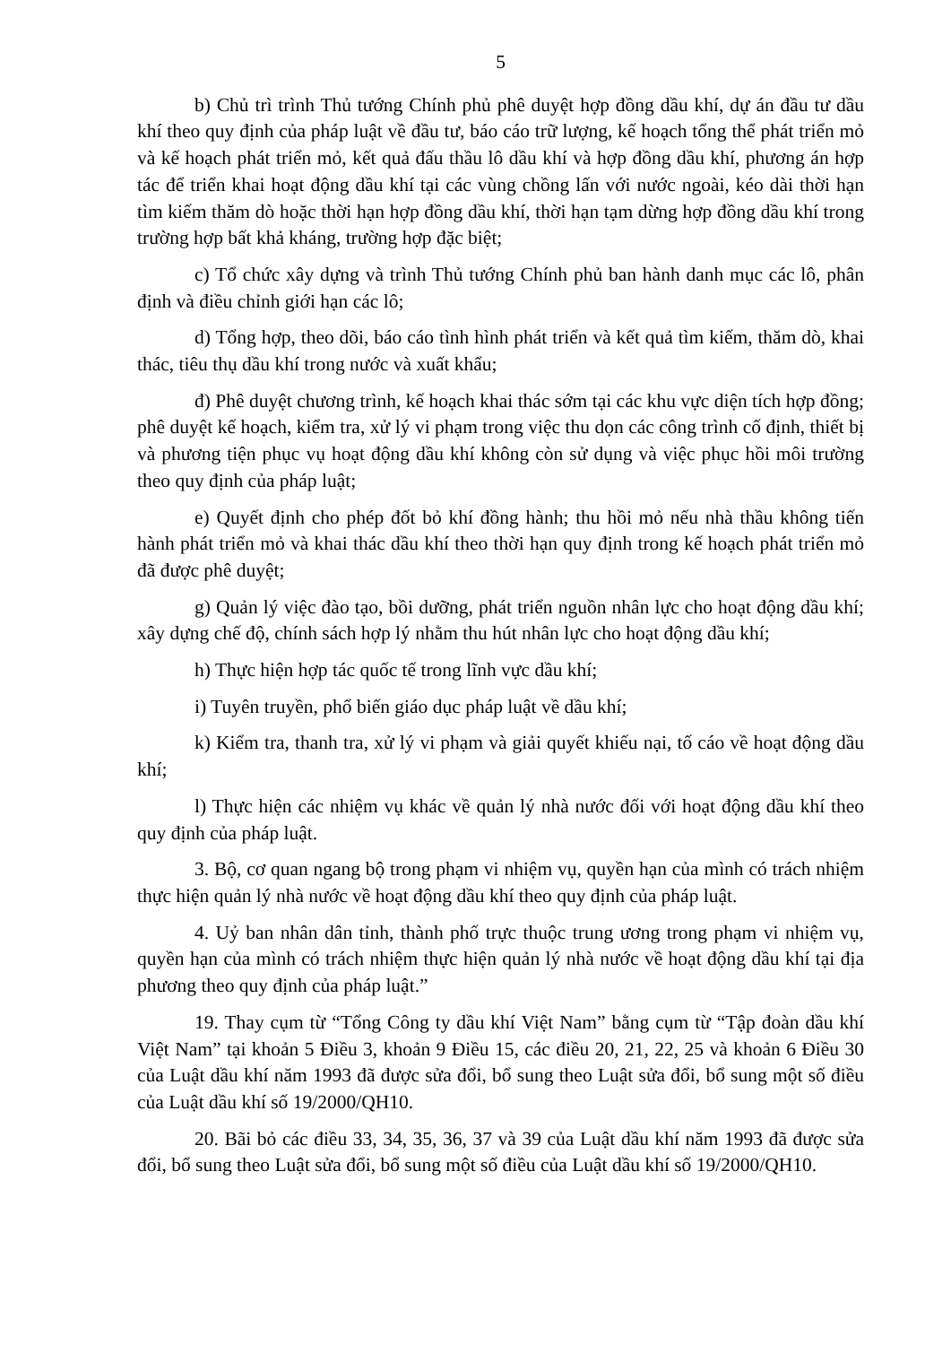5
b) Chủ trì trình Thủ tướng Chính phủ phê duyệt hợp đồng dầu khí, dự án đầu tư dầu khí theo quy định của pháp luật về đầu tư, báo cáo trữ lượng, kế hoạch tổng thể phát triển mỏ và kế hoạch phát triển mỏ, kết quả đấu thầu lô dầu khí và hợp đồng dầu khí, phương án hợp tác để triển khai hoạt động dầu khí tại các vùng chồng lấn với nước ngoài, kéo dài thời hạn tìm kiếm thăm dò hoặc thời hạn hợp đồng dầu khí, thời hạn tạm dừng hợp đồng dầu khí trong trường hợp bất khả kháng, trường hợp đặc biệt;
c) Tổ chức xây dựng và trình Thủ tướng Chính phủ ban hành danh mục các lô, phân định và điều chỉnh giới hạn các lô;
d) Tổng hợp, theo dõi, báo cáo tình hình phát triển và kết quả tìm kiếm, thăm dò, khai thác, tiêu thụ dầu khí trong nước và xuất khẩu;
đ) Phê duyệt chương trình, kế hoạch khai thác sớm tại các khu vực diện tích hợp đồng; phê duyệt kế hoạch, kiểm tra, xử lý vi phạm trong việc thu dọn các công trình cố định, thiết bị và phương tiện phục vụ hoạt động dầu khí không còn sử dụng và việc phục hồi môi trường theo quy định của pháp luật;
e) Quyết định cho phép đốt bỏ khí đồng hành; thu hồi mỏ nếu nhà thầu không tiến hành phát triển mỏ và khai thác dầu khí theo thời hạn quy định trong kế hoạch phát triển mỏ đã được phê duyệt;
g) Quản lý việc đào tạo, bồi dưỡng, phát triển nguồn nhân lực cho hoạt động dầu khí; xây dựng chế độ, chính sách hợp lý nhằm thu hút nhân lực cho hoạt động dầu khí;
h) Thực hiện hợp tác quốc tế trong lĩnh vực dầu khí;
i) Tuyên truyền, phổ biến giáo dục pháp luật về dầu khí;
k) Kiểm tra, thanh tra, xử lý vi phạm và giải quyết khiếu nại, tố cáo về hoạt động dầu khí;
l) Thực hiện các nhiệm vụ khác về quản lý nhà nước đối với hoạt động dầu khí theo quy định của pháp luật.
3. Bộ, cơ quan ngang bộ trong phạm vi nhiệm vụ, quyền hạn của mình có trách nhiệm thực hiện quản lý nhà nước về hoạt động dầu khí theo quy định của pháp luật.
4. Uỷ ban nhân dân tỉnh, thành phố trực thuộc trung ương trong phạm vi nhiệm vụ, quyền hạn của mình có trách nhiệm thực hiện quản lý nhà nước về hoạt động dầu khí tại địa phương theo quy định của pháp luật.”
19. Thay cụm từ “Tổng Công ty dầu khí Việt Nam” bằng cụm từ “Tập đoàn dầu khí Việt Nam” tại khoản 5 Điều 3, khoản 9 Điều 15, các điều 20, 21, 22, 25 và khoản 6 Điều 30 của Luật dầu khí năm 1993 đã được sửa đổi, bổ sung theo Luật sửa đổi, bổ sung một số điều của Luật dầu khí số 19/2000/QH10.
20. Bãi bỏ các điều 33, 34, 35, 36, 37 và 39 của Luật dầu khí năm 1993 đã được sửa đổi, bổ sung theo Luật sửa đổi, bổ sung một số điều của Luật dầu khí số 19/2000/QH10.